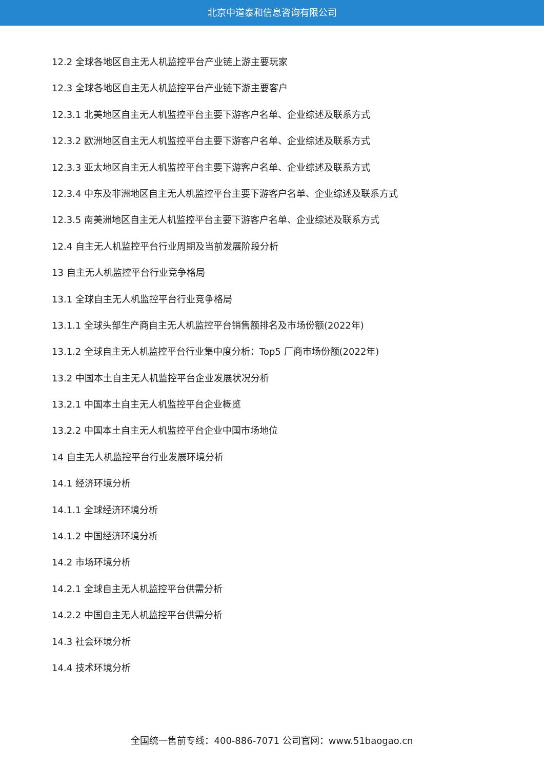北京中道泰和信息咨询有限公司
12.2 全球各地区自主无人机监控平台产业链上游主要玩家
12.3 全球各地区自主无人机监控平台产业链下游主要客户
12.3.1 北美地区自主无人机监控平台主要下游客户名单、企业综述及联系方式
12.3.2 欧洲地区自主无人机监控平台主要下游客户名单、企业综述及联系方式
12.3.3 亚太地区自主无人机监控平台主要下游客户名单、企业综述及联系方式
12.3.4 中东及非洲地区自主无人机监控平台主要下游客户名单、企业综述及联系方式
12.3.5 南美洲地区自主无人机监控平台主要下游客户名单、企业综述及联系方式
12.4 自主无人机监控平台行业周期及当前发展阶段分析
13 自主无人机监控平台行业竞争格局
13.1 全球自主无人机监控平台行业竞争格局
13.1.1 全球头部生产商自主无人机监控平台销售额排名及市场份额(2022年)
13.1.2 全球自主无人机监控平台行业集中度分析：Top5 厂商市场份额(2022年)
13.2 中国本土自主无人机监控平台企业发展状况分析
13.2.1 中国本土自主无人机监控平台企业概览
13.2.2 中国本土自主无人机监控平台企业中国市场地位
14 自主无人机监控平台行业发展环境分析
14.1 经济环境分析
14.1.1 全球经济环境分析
14.1.2 中国经济环境分析
14.2 市场环境分析
14.2.1 全球自主无人机监控平台供需分析
14.2.2 中国自主无人机监控平台供需分析
14.3 社会环境分析
14.4 技术环境分析
全国统一售前专线：400-886-7071 公司官网：www.51baogao.cn